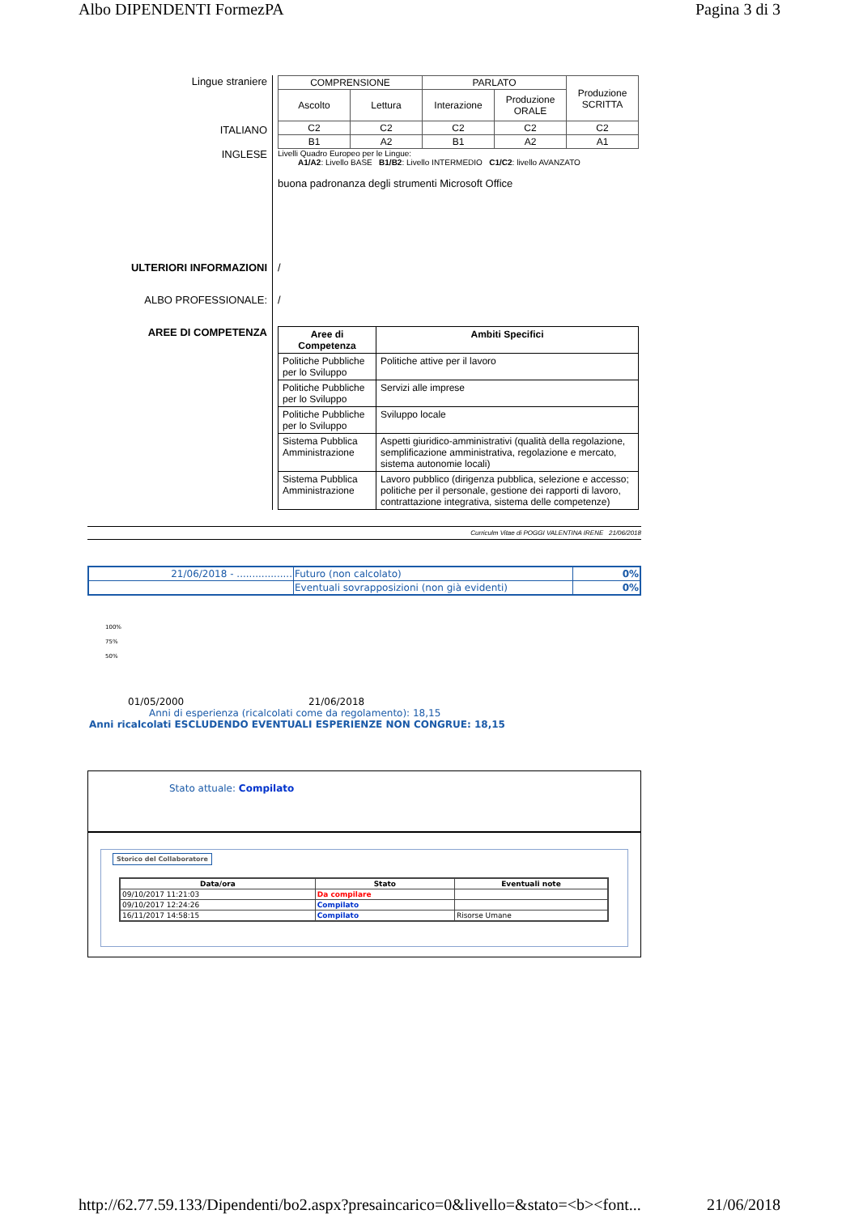Albo DIPENDENTI FormezPA Pagina 3 di 3
Lingue straniere
ITALIANO
INGLESE
| COMPRENSIONE | | PARLATO | | Produzione SCRITTA |
| Ascolto | Lettura | Interazione | Produzione ORALE | |
| C2 | C2 | C2 | C2 | C2 |
| B1 | A2 | B1 | A2 | A1 |
Livelli Quadro Europeo per le Lingue:
A1/A2: Livello BASE B1/B2: Livello INTERMEDIO C1/C2: livello AVANZATO
buona padronanza degli strumenti Microsoft Office
ULTERIORI INFORMAZIONI
/
ALBO PROFESSIONALE:
/
AREE DI COMPETENZA
| Aree di Competenza | Ambiti Specifici |
| --- | --- |
| Politiche Pubbliche per lo Sviluppo | Politiche attive per il lavoro |
| Politiche Pubbliche per lo Sviluppo | Servizi alle imprese |
| Politiche Pubbliche per lo Sviluppo | Sviluppo locale |
| Sistema Pubblica Amministrazione | Aspetti giuridico-amministrativi (qualità della regolazione, semplificazione amministrativa, regolazione e mercato, sistema autonomie locali) |
| Sistema Pubblica Amministrazione | Lavoro pubblico (dirigenza pubblica, selezione e accesso; politiche per il personale, gestione dei rapporti di lavoro, contrattazione integrativa, sistema delle competenze) |
Curriculm Vitae di POGGI VALENTINA IRENE 21/06/2018
| 21/06/2018 - .................. | Futuro (non calcolato) | 0% |
| | Eventuali sovrapposizioni (non già evidenti) | 0% |
100%
75%
50%
01/05/2000 21/06/2018
Anni di esperienza (ricalcolati come da regolamento): 18,15
Anni ricalcolati ESCLUDENDO EVENTUALI ESPERIENZE NON CONGRUE: 18,15
Stato attuale: Compilato
Storico del Collaboratore
| Data/ora | Stato | Eventuali note |
| --- | --- | --- |
| 09/10/2017 11:21:03 | Da compilare | |
| 09/10/2017 12:24:26 | Compilato | |
| 16/11/2017 14:58:15 | Compilato | Risorse Umane |
http://62.77.59.133/Dipendenti/bo2.aspx?presaincarico=0&livello=&stato=<b><font... 21/06/2018